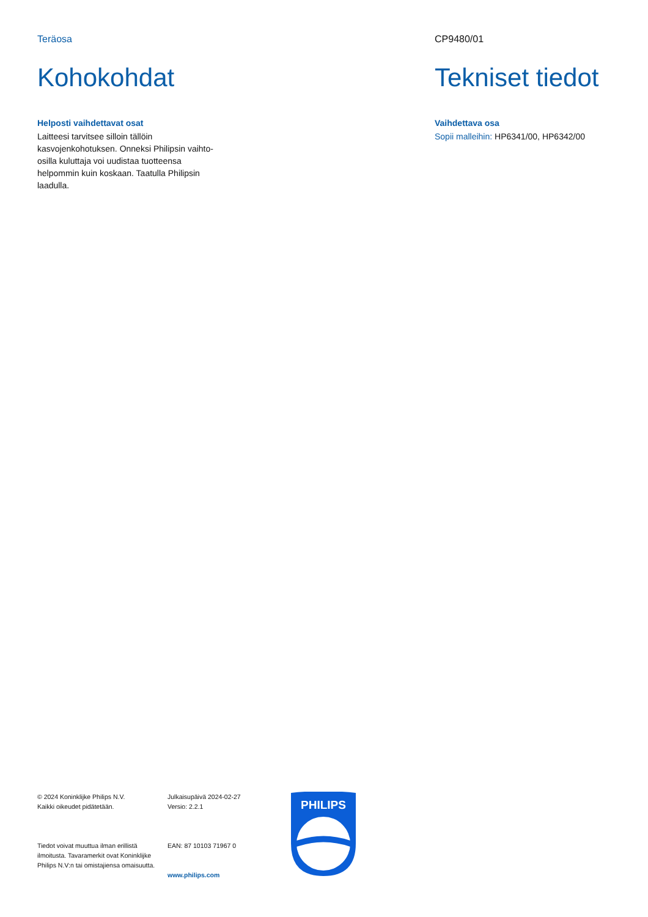Teräosa
Kohokohdat
Helposti vaihdettavat osat
Laitteesi tarvitsee silloin tällöin kasvojenkohotuksen. Onneksi Philipsin vaihto-osilla kuluttaja voi uudistaa tuotteensa helpommin kuin koskaan. Taatulla Philipsin laadulla.
CP9480/01
Tekniset tiedot
Vaihdettava osa
Sopii malleihin: HP6341/00, HP6342/00
© 2024 Koninklijke Philips N.V.
Kaikki oikeudet pidätetään.
Tiedot voivat muuttua ilman erillistä ilmoitusta. Tavaramerkit ovat Koninklijke Philips N.V:n tai omistajiensa omaisuutta.
Julkaisupäivä 2024-02-27
Versio: 2.2.1
EAN: 87 10103 71967 0
www.philips.com
PHILIPS